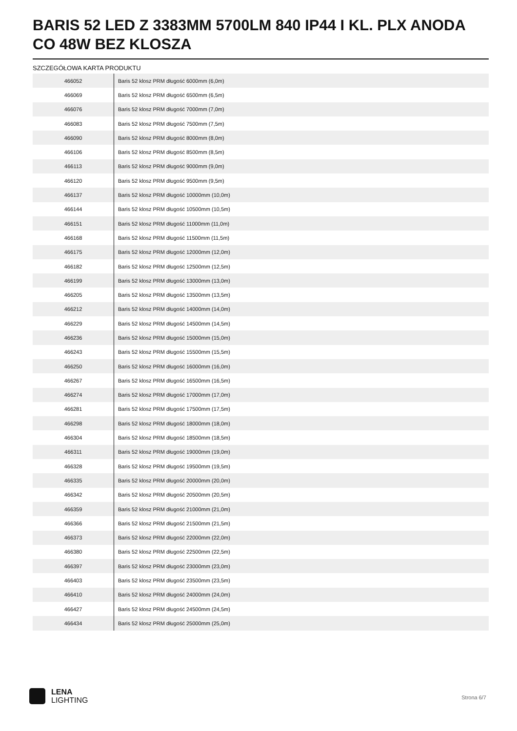BARIS 52 LED Z 3383MM 5700LM 840 IP44 I KL. PLX ANODA CO 48W BEZ KLOSZA
SZCZEGÓŁOWA KARTA PRODUKTU
| 466052 | Baris 52 klosz PRM długość 6000mm (6,0m) |
| 466069 | Baris 52 klosz PRM długość 6500mm (6,5m) |
| 466076 | Baris 52 klosz PRM długość 7000mm (7,0m) |
| 466083 | Baris 52 klosz PRM długość 7500mm (7,5m) |
| 466090 | Baris 52 klosz PRM długość 8000mm (8,0m) |
| 466106 | Baris 52 klosz PRM długość 8500mm (8,5m) |
| 466113 | Baris 52 klosz PRM długość 9000mm (9,0m) |
| 466120 | Baris 52 klosz PRM długość 9500mm (9,5m) |
| 466137 | Baris 52 klosz PRM długość 10000mm (10,0m) |
| 466144 | Baris 52 klosz PRM długość 10500mm (10,5m) |
| 466151 | Baris 52 klosz PRM długość 11000mm (11,0m) |
| 466168 | Baris 52 klosz PRM długość 11500mm (11,5m) |
| 466175 | Baris 52 klosz PRM długość 12000mm (12,0m) |
| 466182 | Baris 52 klosz PRM długość 12500mm (12,5m) |
| 466199 | Baris 52 klosz PRM długość 13000mm (13,0m) |
| 466205 | Baris 52 klosz PRM długość 13500mm (13,5m) |
| 466212 | Baris 52 klosz PRM długość 14000mm (14,0m) |
| 466229 | Baris 52 klosz PRM długość 14500mm (14,5m) |
| 466236 | Baris 52 klosz PRM długość 15000mm (15,0m) |
| 466243 | Baris 52 klosz PRM długość 15500mm (15,5m) |
| 466250 | Baris 52 klosz PRM długość 16000mm (16,0m) |
| 466267 | Baris 52 klosz PRM długość 16500mm (16,5m) |
| 466274 | Baris 52 klosz PRM długość 17000mm (17,0m) |
| 466281 | Baris 52 klosz PRM długość 17500mm (17,5m) |
| 466298 | Baris 52 klosz PRM długość 18000mm (18,0m) |
| 466304 | Baris 52 klosz PRM długość 18500mm (18,5m) |
| 466311 | Baris 52 klosz PRM długość 19000mm (19,0m) |
| 466328 | Baris 52 klosz PRM długość 19500mm (19,5m) |
| 466335 | Baris 52 klosz PRM długość 20000mm (20,0m) |
| 466342 | Baris 52 klosz PRM długość 20500mm (20,5m) |
| 466359 | Baris 52 klosz PRM długość 21000mm (21,0m) |
| 466366 | Baris 52 klosz PRM długość 21500mm (21,5m) |
| 466373 | Baris 52 klosz PRM długość 22000mm (22,0m) |
| 466380 | Baris 52 klosz PRM długość 22500mm (22,5m) |
| 466397 | Baris 52 klosz PRM długość 23000mm (23,0m) |
| 466403 | Baris 52 klosz PRM długość 23500mm (23,5m) |
| 466410 | Baris 52 klosz PRM długość 24000mm (24,0m) |
| 466427 | Baris 52 klosz PRM długość 24500mm (24,5m) |
| 466434 | Baris 52 klosz PRM długość 25000mm (25,0m) |
LENA
LIGHTING
Strona 6/7